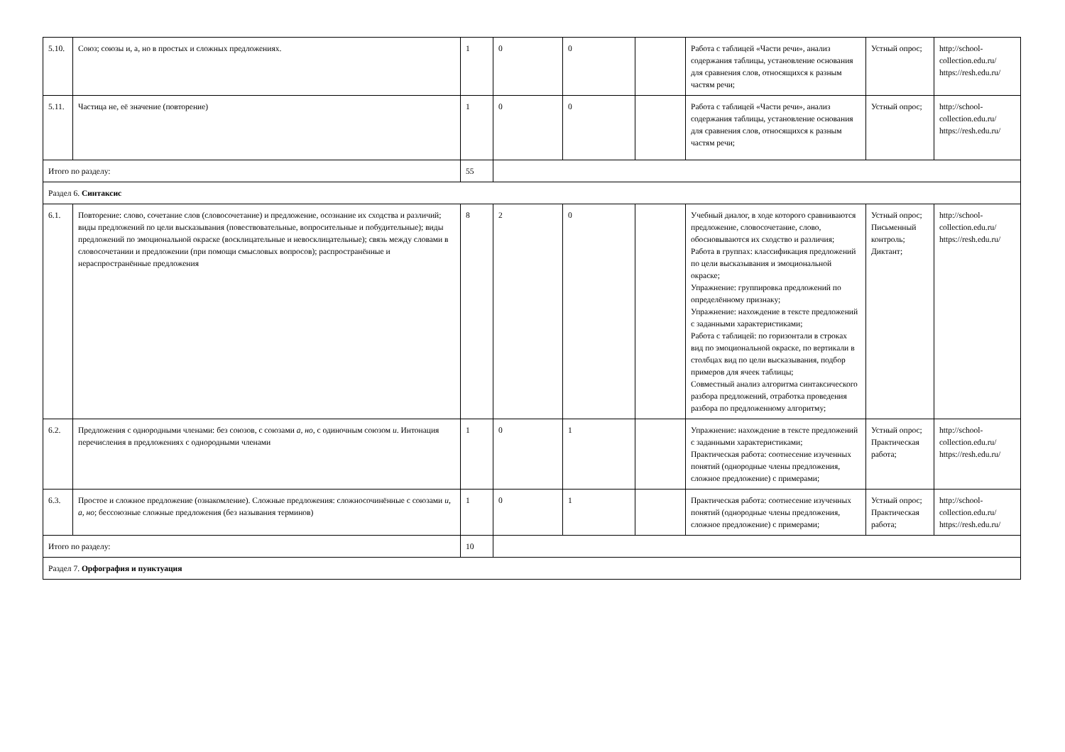| 5.10. | Союз; союзы и, а, но в простых и сложных предложениях. | 1 | 0 | 0 | | Работа с таблицей «Части речи», анализ содержания таблицы, установление основания для сравнения слов, относящихся к разным частям речи; | Устный опрос; | http://school-collection.edu.ru/ https://resh.edu.ru/ |
| 5.11. | Частица не, её значение (повторение) | 1 | 0 | 0 | | Работа с таблицей «Части речи», анализ содержания таблицы, установление основания для сравнения слов, относящихся к разным частям речи; | Устный опрос; | http://school-collection.edu.ru/ https://resh.edu.ru/ |
| Итого по разделу: | | 55 | | | | | | |
| Раздел 6. Синтаксис | | | | | | | | |
| 6.1. | Повторение: слово, сочетание слов (словосочетание) и предложение, осознание их сходства и различий; виды предложений по цели высказывания (повествовательные, вопросительные и побудительные); виды предложений по эмоциональной окраске (восклицательные и невосклицательные); связь между словами в словосочетании и предложении (при помощи смысловых вопросов); распространённые и нераспространённые предложения | 8 | 2 | 0 | | Учебный диалог, в ходе которого сравниваются предложение, словосочетание, слово, обосновываются их сходство и различия; Работа в группах: классификация предложений по цели высказывания и эмоциональной окраске; Упражнение: группировка предложений по определённому признаку; Упражнение: нахождение в тексте предложений с заданными характеристиками; Работа с таблицей: по горизонтали в строках вид по эмоциональной окраске, по вертикали в столбцах вид по цели высказывания, подбор примеров для ячеек таблицы; Совместный анализ алгоритма синтаксического разбора предложений, отработка проведения разбора по предложенному алгоритму; | Устный опрос; Письменный контроль; Диктант; | http://school-collection.edu.ru/ https://resh.edu.ru/ |
| 6.2. | Предложения с однородными членами: без союзов, с союзами а, но , с одиночным союзом и . Интонация перечисления в предложениях с однородными членами | 1 | 0 | 1 | | Упражнение: нахождение в тексте предложений с заданными характеристиками; Практическая работа: соотнесение изученных понятий (однородные члены предложения, сложное предложение) с примерами; | Устный опрос; Практическая работа; | http://school-collection.edu.ru/ https://resh.edu.ru/ |
| 6.3. | Простое и сложное предложение (ознакомление). Сложные предложения: сложносочинённые с союзами и, а, но ; бессоюзные сложные предложения (без называния терминов) | 1 | 0 | 1 | | Практическая работа: соотнесение изученных понятий (однородные члены предложения, сложное предложение) с примерами; | Устный опрос; Практическая работа; | http://school-collection.edu.ru/ https://resh.edu.ru/ |
| Итого по разделу: | | 10 | | | | | | |
| Раздел 7. Орфография и пунктуация | | | | | | | | |